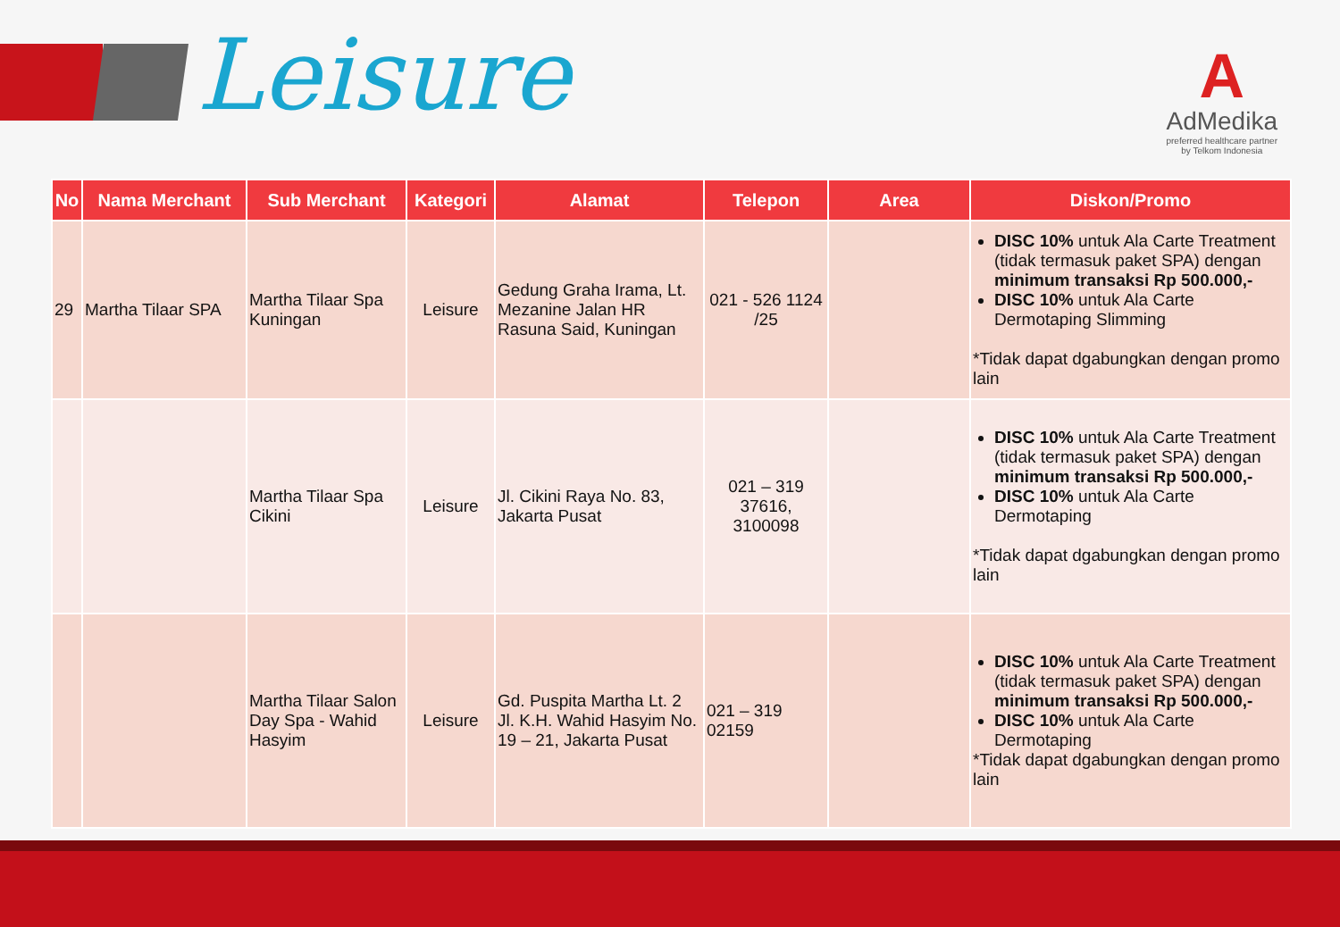Leisure
A
AdMedika
preferred healthcare partner
by Telkom Indonesia
| No | Nama Merchant | Sub Merchant | Kategori | Alamat | Telepon | Area | Diskon/Promo |
| --- | --- | --- | --- | --- | --- | --- | --- |
| 29 | Martha Tilaar SPA | Martha Tilaar Spa Kuningan | Leisure | Gedung Graha Irama, Lt. Mezanine Jalan HR Rasuna Said, Kuningan | 021 - 526 1124 /25 | | DISC 10% untuk Ala Carte Treatment (tidak termasuk paket SPA) dengan minimum transaksi Rp 500.000,- DISC 10% untuk Ala Carte Dermotaping Slimming *Tidak dapat dgabungkan dengan promo lain |
| | | Martha Tilaar Spa Cikini | Leisure | Jl. Cikini Raya No. 83, Jakarta Pusat | 021 – 319 37616, 3100098 | | DISC 10% untuk Ala Carte Treatment (tidak termasuk paket SPA) dengan minimum transaksi Rp 500.000,- DISC 10% untuk Ala Carte Dermotaping *Tidak dapat dgabungkan dengan promo lain |
| | | Martha Tilaar Salon Day Spa - Wahid Hasyim | Leisure | Gd. Puspita Martha Lt. 2 Jl. K.H. Wahid Hasyim No. 19 – 21, Jakarta Pusat | 021 – 319 02159 | | DISC 10% untuk Ala Carte Treatment (tidak termasuk paket SPA) dengan minimum transaksi Rp 500.000,- DISC 10% untuk Ala Carte Dermotaping *Tidak dapat dgabungkan dengan promo lain |